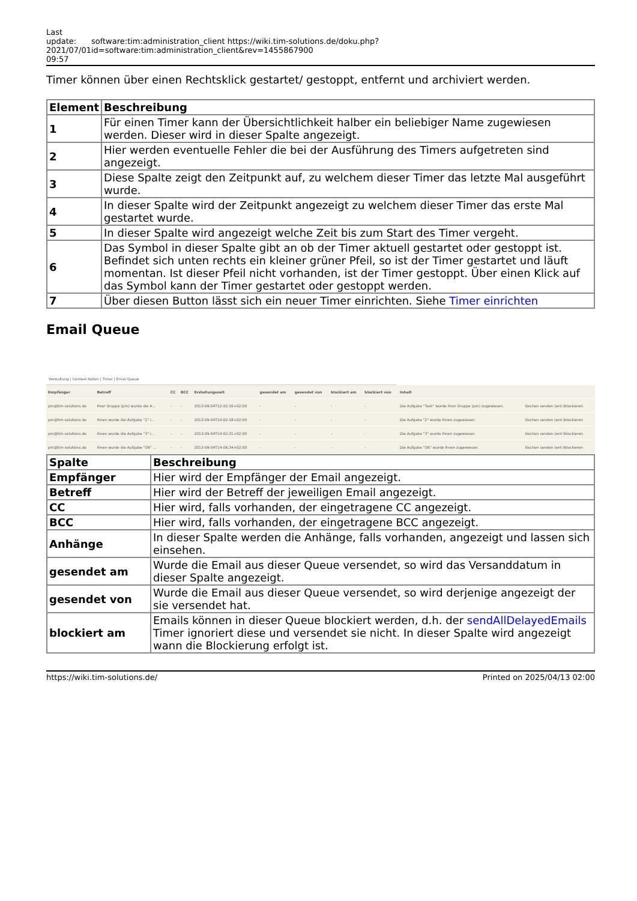Last update: 2021/07/01 09:57
software:tim:administration_client https://wiki.tim-solutions.de/doku.php?id=software:tim:administration_client&rev=1455867900
Timer können über einen Rechtsklick gestartet/ gestoppt, entfernt und archiviert werden.
| Element | Beschreibung |
| --- | --- |
| 1 | Für einen Timer kann der Übersichtlichkeit halber ein beliebiger Name zugewiesen werden. Dieser wird in dieser Spalte angezeigt. |
| 2 | Hier werden eventuelle Fehler die bei der Ausführung des Timers aufgetreten sind angezeigt. |
| 3 | Diese Spalte zeigt den Zeitpunkt auf, zu welchem dieser Timer das letzte Mal ausgeführt wurde. |
| 4 | In dieser Spalte wird der Zeitpunkt angezeigt zu welchem dieser Timer das erste Mal gestartet wurde. |
| 5 | In dieser Spalte wird angezeigt welche Zeit bis zum Start des Timer vergeht. |
| 6 | Das Symbol in dieser Spalte gibt an ob der Timer aktuell gestartet oder gestoppt ist. Befindet sich unten rechts ein kleiner grüner Pfeil, so ist der Timer gestartet und läuft momentan. Ist dieser Pfeil nicht vorhanden, ist der Timer gestoppt. Über einen Klick auf das Symbol kann der Timer gestartet oder gestoppt werden. |
| 7 | Über diesen Button lässt sich ein neuer Timer einrichten. Siehe Timer einrichten |
Email Queue
Verwaltung | Context-Rollen | Timer | Email Queue
| Empfänger | Betreff | CC | BCC | Erstellungszeit | gesendet am | gesendet von | blockiert am | blockiert von | Inhalt | |
| pm@tim-solutions.de | Ihrer Gruppe (pm) wurde die A... | - | - | 2013-09-04T12:02:16+02:00 | - | - | - | - | Die Aufgabe "Task" wurde Ihrer Gruppe (pm) zugewiesen. | löschen senden (ent-)blockieren |
| pm@tim-solutions.de | Ihnen wurde die Aufgabe "2" i... | - | - | 2013-09-04T14:02:18+02:00 | - | - | - | - | Die Aufgabe "2" wurde Ihnen zugewiesen. | löschen senden (ent-)blockieren |
| pm@tim-solutions.de | Ihnen wurde die Aufgabe "3" i... | - | - | 2013-09-04T14:02:31+02:00 | - | - | - | - | Die Aufgabe "3" wurde Ihnen zugewiesen. | löschen senden (ent-)blockieren |
| pm@tim-solutions.de | Ihnen wurde die Aufgabe "OK" ... | - | - | 2013-09-04T14:06:34+02:00 | - | - | - | - | Die Aufgabe "OK" wurde Ihnen zugewiesen. | löschen senden (ent-)blockieren |
| Spalte | Beschreibung |
| --- | --- |
| Empfänger | Hier wird der Empfänger der Email angezeigt. |
| Betreff | Hier wird der Betreff der jeweiligen Email angezeigt. |
| CC | Hier wird, falls vorhanden, der eingetragene CC angezeigt. |
| BCC | Hier wird, falls vorhanden, der eingetragene BCC angezeigt. |
| Anhänge | In dieser Spalte werden die Anhänge, falls vorhanden, angezeigt und lassen sich einsehen. |
| gesendet am | Wurde die Email aus dieser Queue versendet, so wird das Versanddatum in dieser Spalte angezeigt. |
| gesendet von | Wurde die Email aus dieser Queue versendet, so wird derjenige angezeigt der sie versendet hat. |
| blockiert am | Emails können in dieser Queue blockiert werden, d.h. der sendAllDelayedEmails Timer ignoriert diese und versendet sie nicht. In dieser Spalte wird angezeigt wann die Blockierung erfolgt ist. |
https://wiki.tim-solutions.de/ Printed on 2025/04/13 02:00